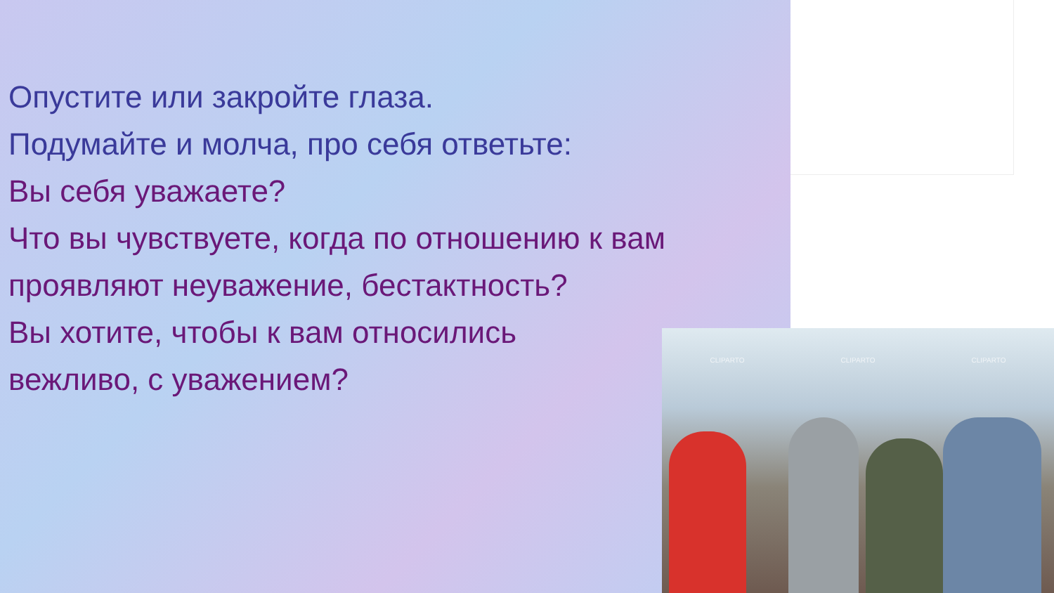Опустите или закройте глаза.
Подумайте и молча, про себя ответьте:
Вы себя уважаете?
Что вы чувствуете, когда по отношению к вам проявляют неуважение, бестактность?
Вы хотите, чтобы к вам относились
вежливо, с уважением?
CLIPARTO CLIPARTO CLIPARTO